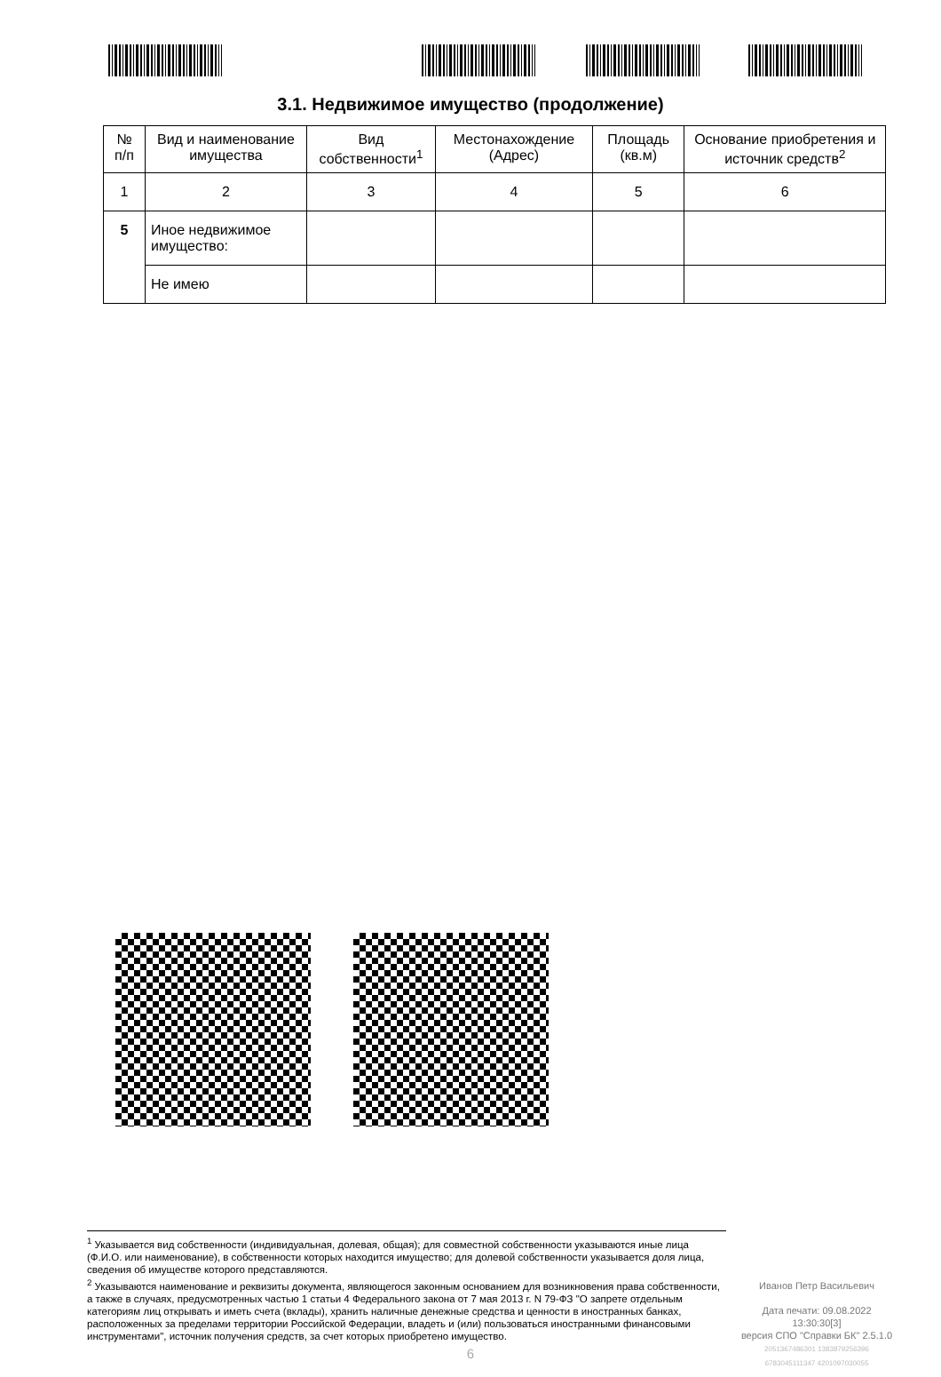3.1. Недвижимое имущество (продолжение)
| № п/п | Вид и наименование имущества | Вид собственности<sup>1</sup> | Местонахождение (Адрес) | Площадь (кв.м) | Основание приобретения и источник средств<sup>2</sup> |
| --- | --- | --- | --- | --- | --- |
| 1 | 2 | 3 | 4 | 5 | 6 |
| 5 | Иное недвижимое имущество: | | | | |
| | Не имею | | | | |
<sup>1</sup> Указывается вид собственности (индивидуальная, долевая, общая); для совместной собственности указываются иные лица (Ф.И.О. или наименование), в собственности которых находится имущество; для долевой собственности указывается доля лица, сведения об имуществе которого представляются.
<sup>2</sup> Указываются наименование и реквизиты документа, являющегося законным основанием для возникновения права собственности, а также в случаях, предусмотренных частью 1 статьи 4 Федерального закона от 7 мая 2013 г. N 79-ФЗ "О запрете отдельным категориям лиц открывать и иметь счета (вклады), хранить наличные денежные средства и ценности в иностранных банках, расположенных за пределами территории Российской Федерации, владеть и (или) пользоваться иностранными финансовыми инструментами", источник получения средств, за счет которых приобретено имущество.
Иванов Петр Васильевич
Дата печати: 09.08.2022 13:30:30[3]
версия СПО "Справки БК" 2.5.1.0
2051367486301 1383879256396
6783045111347 4201097030055
6